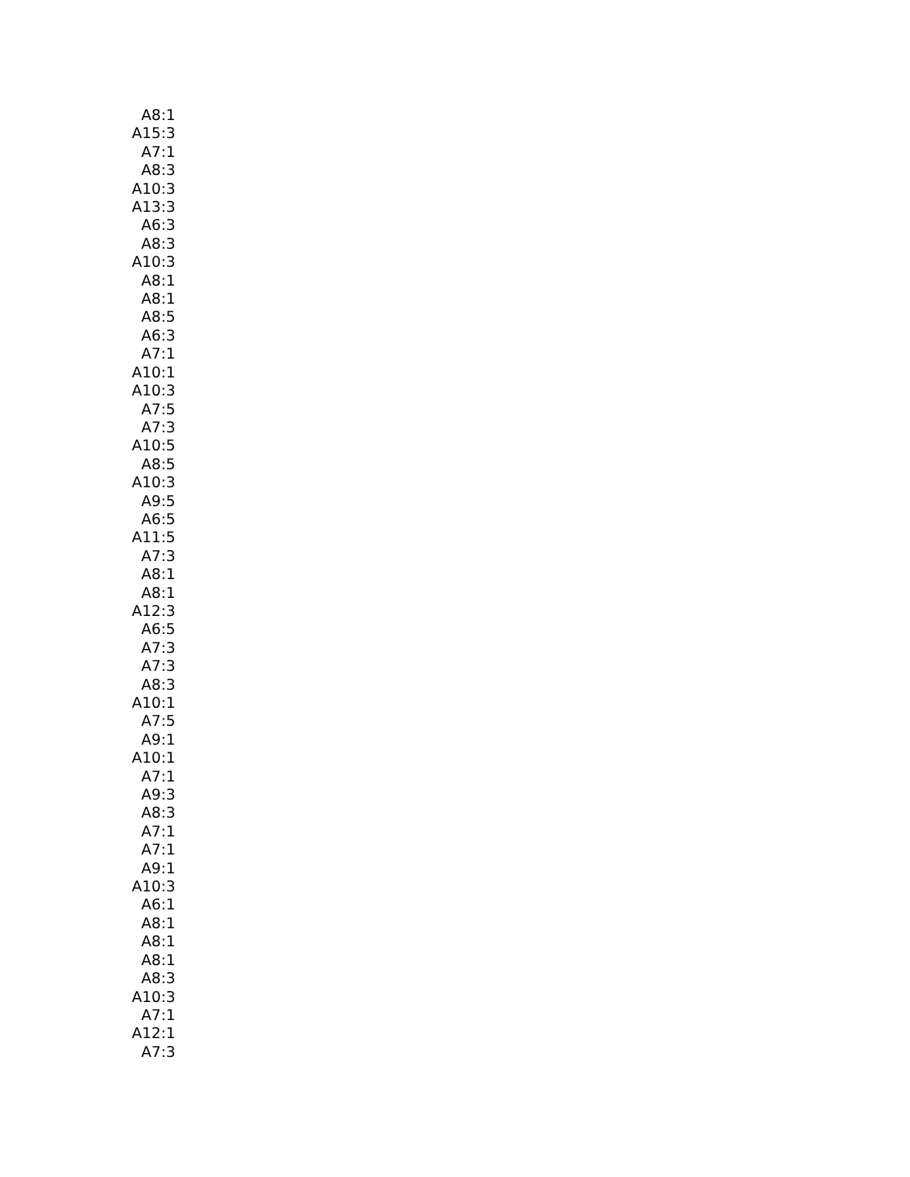| A8: | 1 |
| A15: | 3 |
| A7: | 1 |
| A8: | 3 |
| A10: | 3 |
| A13: | 3 |
| A6: | 3 |
| A8: | 3 |
| A10: | 3 |
| A8: | 1 |
| A8: | 1 |
| A8: | 5 |
| A6: | 3 |
| A7: | 1 |
| A10: | 1 |
| A10: | 3 |
| A7: | 5 |
| A7: | 3 |
| A10: | 5 |
| A8: | 5 |
| A10: | 3 |
| A9: | 5 |
| A6: | 5 |
| A11: | 5 |
| A7: | 3 |
| A8: | 1 |
| A8: | 1 |
| A12: | 3 |
| A6: | 5 |
| A7: | 3 |
| A7: | 3 |
| A8: | 3 |
| A10: | 1 |
| A7: | 5 |
| A9: | 1 |
| A10: | 1 |
| A7: | 1 |
| A9: | 3 |
| A8: | 3 |
| A7: | 1 |
| A7: | 1 |
| A9: | 1 |
| A10: | 3 |
| A6: | 1 |
| A8: | 1 |
| A8: | 1 |
| A8: | 1 |
| A8: | 3 |
| A10: | 3 |
| A7: | 1 |
| A12: | 1 |
| A7: | 3 |